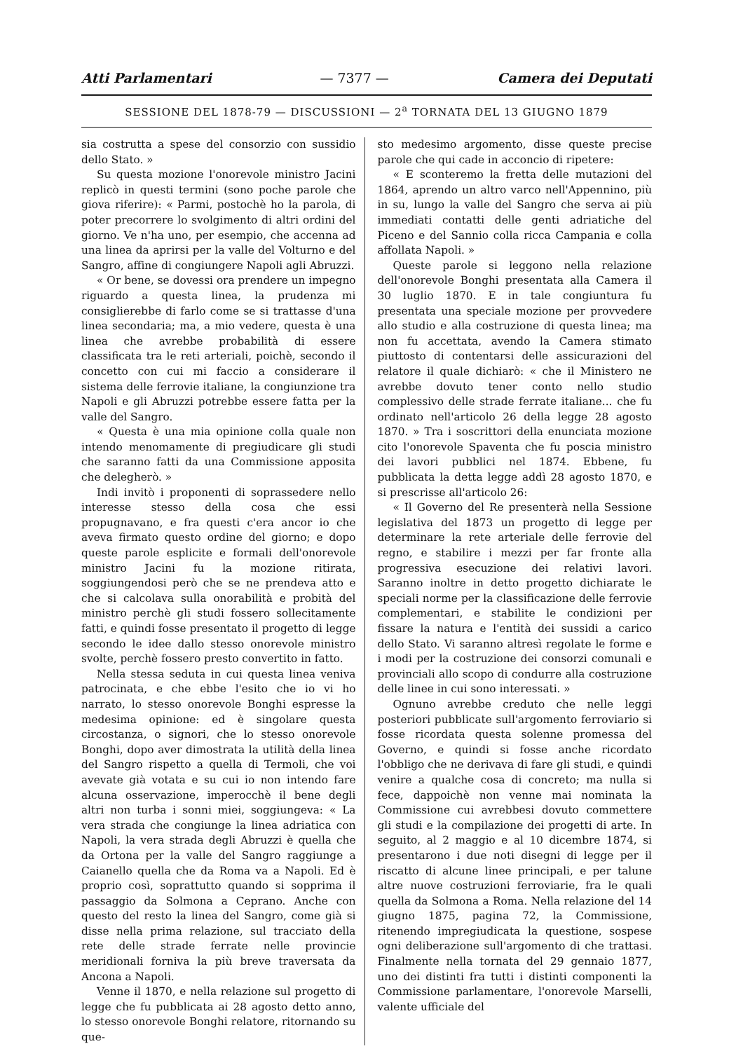Atti Parlamentari — 7377 — Camera dei Deputati
SESSIONE DEL 1878-79 — DISCUSSIONI — 2<sup>a</sup> TORNATA DEL 13 GIUGNO 1879
sia costrutta a spese del consorzio con sussidio dello Stato. »
Su questa mozione l'onorevole ministro Jacini replicò in questi termini (sono poche parole che giova riferire): « Parmi, postochè ho la parola, di poter precorrere lo svolgimento di altri ordini del giorno. Ve n'ha uno, per esempio, che accenna ad una linea da aprirsi per la valle del Volturno e del Sangro, affine di congiungere Napoli agli Abruzzi.
« Or bene, se dovessi ora prendere un impegno riguardo a questa linea, la prudenza mi consiglierebbe di farlo come se si trattasse d'una linea secondaria; ma, a mio vedere, questa è una linea che avrebbe probabilità di essere classificata tra le reti arteriali, poichè, secondo il concetto con cui mi faccio a considerare il sistema delle ferrovie italiane, la congiunzione tra Napoli e gli Abruzzi potrebbe essere fatta per la valle del Sangro.
« Questa è una mia opinione colla quale non intendo menomamente di pregiudicare gli studi che saranno fatti da una Commissione apposita che delegherò. »
Indi invitò i proponenti di soprassedere nello interesse stesso della cosa che essi propugnavano, e fra questi c'era ancor io che aveva firmato questo ordine del giorno; e dopo queste parole esplicite e formali dell'onorevole ministro Jacini fu la mozione ritirata, soggiungendosi però che se ne prendeva atto e che si calcolava sulla onorabilità e probità del ministro perchè gli studi fossero sollecitamente fatti, e quindi fosse presentato il progetto di legge secondo le idee dallo stesso onorevole ministro svolte, perchè fossero presto convertito in fatto.
Nella stessa seduta in cui questa linea veniva patrocinata, e che ebbe l'esito che io vi ho narrato, lo stesso onorevole Bonghi espresse la medesima opinione: ed è singolare questa circostanza, o signori, che lo stesso onorevole Bonghi, dopo aver dimostrata la utilità della linea del Sangro rispetto a quella di Termoli, che voi avevate già votata e su cui io non intendo fare alcuna osservazione, imperocchè il bene degli altri non turba i sonni miei, soggiungeva: « La vera strada che congiunge la linea adriatica con Napoli, la vera strada degli Abruzzi è quella che da Ortona per la valle del Sangro raggiunge a Caianello quella che da Roma va a Napoli. Ed è proprio così, soprattutto quando si sopprima il passaggio da Solmona a Ceprano. Anche con questo del resto la linea del Sangro, come già si disse nella prima relazione, sul tracciato della rete delle strade ferrate nelle provincie meridionali forniva la più breve traversata da Ancona a Napoli.
Venne il 1870, e nella relazione sul progetto di legge che fu pubblicata ai 28 agosto detto anno, lo stesso onorevole Bonghi relatore, ritornando su que-
sto medesimo argomento, disse queste precise parole che qui cade in acconcio di ripetere:
« E sconteremo la fretta delle mutazioni del 1864, aprendo un altro varco nell'Appennino, più in su, lungo la valle del Sangro che serva ai più immediati contatti delle genti adriatiche del Piceno e del Sannio colla ricca Campania e colla affollata Napoli. »
Queste parole si leggono nella relazione dell'onorevole Bonghi presentata alla Camera il 30 luglio 1870. E in tale congiuntura fu presentata una speciale mozione per provvedere allo studio e alla costruzione di questa linea; ma non fu accettata, avendo la Camera stimato piuttosto di contentarsi delle assicurazioni del relatore il quale dichiarò: « che il Ministero ne avrebbe dovuto tener conto nello studio complessivo delle strade ferrate italiane... che fu ordinato nell'articolo 26 della legge 28 agosto 1870. » Tra i soscrittori della enunciata mozione cito l'onorevole Spaventa che fu poscia ministro dei lavori pubblici nel 1874. Ebbene, fu pubblicata la detta legge addì 28 agosto 1870, e si prescrisse all'articolo 26:
« Il Governo del Re presenterà nella Sessione legislativa del 1873 un progetto di legge per determinare la rete arteriale delle ferrovie del regno, e stabilire i mezzi per far fronte alla progressiva esecuzione dei relativi lavori. Saranno inoltre in detto progetto dichiarate le speciali norme per la classificazione delle ferrovie complementari, e stabilite le condizioni per fissare la natura e l'entità dei sussidi a carico dello Stato. Vi saranno altresì regolate le forme e i modi per la costruzione dei consorzi comunali e provinciali allo scopo di condurre alla costruzione delle linee in cui sono interessati. »
Ognuno avrebbe creduto che nelle leggi posteriori pubblicate sull'argomento ferroviario si fosse ricordata questa solenne promessa del Governo, e quindi si fosse anche ricordato l'obbligo che ne derivava di fare gli studi, e quindi venire a qualche cosa di concreto; ma nulla si fece, dappoichè non venne mai nominata la Commissione cui avrebbesi dovuto commettere gli studi e la compilazione dei progetti di arte. In seguito, al 2 maggio e al 10 dicembre 1874, si presentarono i due noti disegni di legge per il riscatto di alcune linee principali, e per talune altre nuove costruzioni ferroviarie, fra le quali quella da Solmona a Roma. Nella relazione del 14 giugno 1875, pagina 72, la Commissione, ritenendo impregiudicata la questione, sospese ogni deliberazione sull'argomento di che trattasi. Finalmente nella tornata del 29 gennaio 1877, uno dei distinti fra tutti i distinti componenti la Commissione parlamentare, l'onorevole Marselli, valente ufficiale del